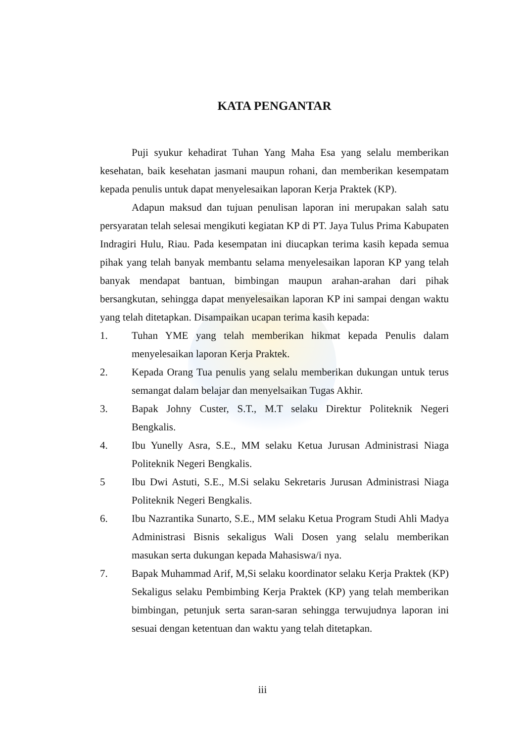KATA PENGANTAR
Puji syukur kehadirat Tuhan Yang Maha Esa yang selalu memberikan kesehatan, baik kesehatan jasmani maupun rohani, dan memberikan kesempatam kepada penulis untuk dapat menyelesaikan laporan Kerja Praktek (KP).
Adapun maksud dan tujuan penulisan laporan ini merupakan salah satu persyaratan telah selesai mengikuti kegiatan KP di PT. Jaya Tulus Prima Kabupaten Indragiri Hulu, Riau. Pada kesempatan ini diucapkan terima kasih kepada semua pihak yang telah banyak membantu selama menyelesaikan laporan KP yang telah banyak mendapat bantuan, bimbingan maupun arahan-arahan dari pihak bersangkutan, sehingga dapat menyelesaikan laporan KP ini sampai dengan waktu yang telah ditetapkan. Disampaikan ucapan terima kasih kepada:
1. Tuhan YME yang telah memberikan hikmat kepada Penulis dalam menyelesaikan laporan Kerja Praktek.
2. Kepada Orang Tua penulis yang selalu memberikan dukungan untuk terus semangat dalam belajar dan menyelsaikan Tugas Akhir.
3. Bapak Johny Custer, S.T., M.T selaku Direktur Politeknik Negeri Bengkalis.
4. Ibu Yunelly Asra, S.E., MM selaku Ketua Jurusan Administrasi Niaga Politeknik Negeri Bengkalis.
5 Ibu Dwi Astuti, S.E., M.Si selaku Sekretaris Jurusan Administrasi Niaga Politeknik Negeri Bengkalis.
6. Ibu Nazrantika Sunarto, S.E., MM selaku Ketua Program Studi Ahli Madya Administrasi Bisnis sekaligus Wali Dosen yang selalu memberikan masukan serta dukungan kepada Mahasiswa/i nya.
7. Bapak Muhammad Arif, M,Si selaku koordinator selaku Kerja Praktek (KP) Sekaligus selaku Pembimbing Kerja Praktek (KP) yang telah memberikan bimbingan, petunjuk serta saran-saran sehingga terwujudnya laporan ini sesuai dengan ketentuan dan waktu yang telah ditetapkan.
iii